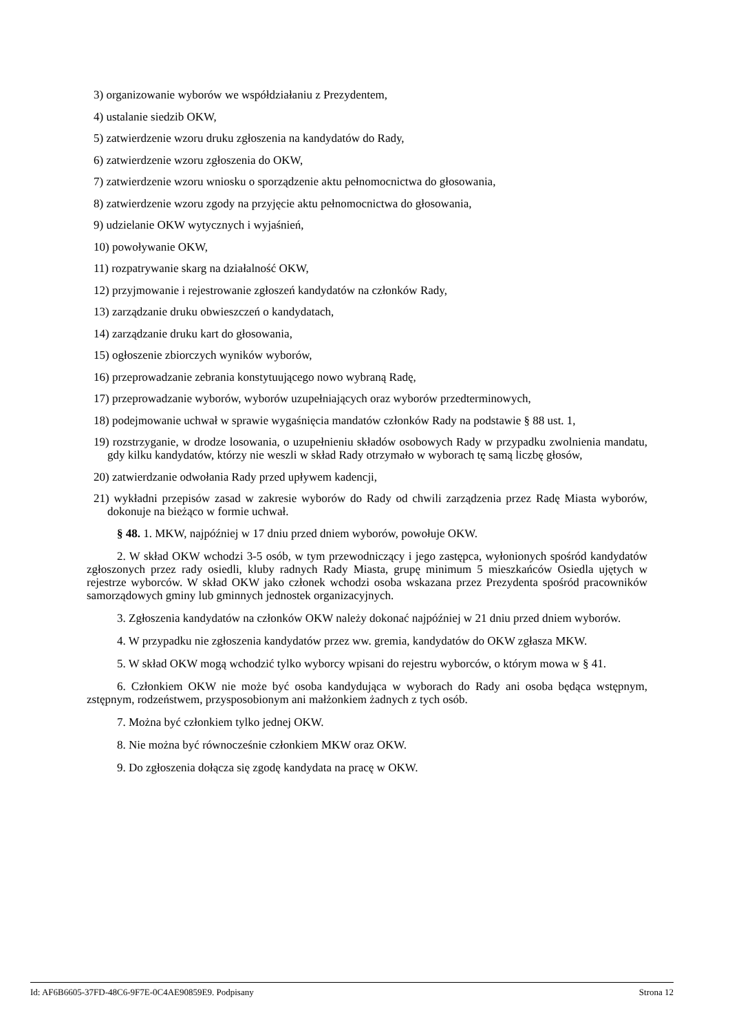3) organizowanie wyborów we współdziałaniu z Prezydentem,
4) ustalanie siedzib OKW,
5) zatwierdzenie wzoru druku zgłoszenia na kandydatów do Rady,
6) zatwierdzenie wzoru zgłoszenia do OKW,
7) zatwierdzenie wzoru wniosku o sporządzenie aktu pełnomocnictwa do głosowania,
8) zatwierdzenie wzoru zgody na przyjęcie aktu pełnomocnictwa do głosowania,
9) udzielanie OKW wytycznych i wyjaśnień,
10) powoływanie OKW,
11) rozpatrywanie skarg na działalność OKW,
12) przyjmowanie i rejestrowanie zgłoszeń kandydatów na członków Rady,
13) zarządzanie druku obwieszczeń o kandydatach,
14) zarządzanie druku kart do głosowania,
15) ogłoszenie zbiorczych wyników wyborów,
16) przeprowadzanie zebrania konstytuującego nowo wybraną Radę,
17) przeprowadzanie wyborów, wyborów uzupełniających oraz wyborów przedterminowych,
18) podejmowanie uchwał w sprawie wygaśnięcia mandatów członków Rady na podstawie § 88 ust. 1,
19) rozstrzyganie, w drodze losowania, o uzupełnieniu składów osobowych Rady w przypadku zwolnienia mandatu, gdy kilku kandydatów, którzy nie weszli w skład Rady otrzymało w wyborach tę samą liczbę głosów,
20) zatwierdzanie odwołania Rady przed upływem kadencji,
21) wykładni przepisów zasad w zakresie wyborów do Rady od chwili zarządzenia przez Radę Miasta wyborów, dokonuje na bieżąco w formie uchwał.
§ 48. 1. MKW, najpóźniej w 17 dniu przed dniem wyborów, powołuje OKW.
2. W skład OKW wchodzi 3-5 osób, w tym przewodniczący i jego zastępca, wyłonionych spośród kandydatów zgłoszonych przez rady osiedli, kluby radnych Rady Miasta, grupę minimum 5 mieszkańców Osiedla ujętych w rejestrze wyborców. W skład OKW jako członek wchodzi osoba wskazana przez Prezydenta spośród pracowników samorządowych gminy lub gminnych jednostek organizacyjnych.
3. Zgłoszenia kandydatów na członków OKW należy dokonać najpóźniej w 21 dniu przed dniem wyborów.
4. W przypadku nie zgłoszenia kandydatów przez ww. gremia, kandydatów do OKW zgłasza MKW.
5. W skład OKW mogą wchodzić tylko wyborcy wpisani do rejestru wyborców, o którym mowa w § 41.
6. Członkiem OKW nie może być osoba kandydująca w wyborach do Rady ani osoba będąca wstępnym, zstępnym, rodzeństwem, przysposobionym ani małżonkiem żadnych z tych osób.
7. Można być członkiem tylko jednej OKW.
8. Nie można być równocześnie członkiem MKW oraz OKW.
9. Do zgłoszenia dołącza się zgodę kandydata na pracę w OKW.
Id: AF6B6605-37FD-48C6-9F7E-0C4AE90859E9. Podpisany Strona 12